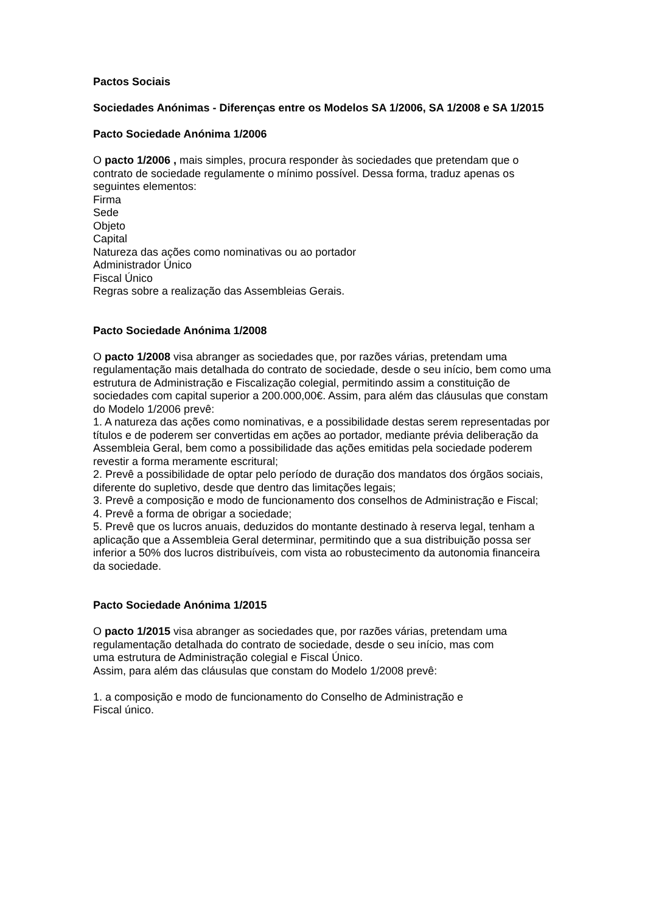Pactos Sociais
Sociedades Anónimas - Diferenças entre os Modelos SA 1/2006, SA 1/2008 e SA 1/2015
Pacto Sociedade Anónima 1/2006
O pacto 1/2006 , mais simples, procura responder às sociedades que pretendam que o contrato de sociedade regulamente o mínimo possível. Dessa forma, traduz apenas os seguintes elementos:
Firma
Sede
Objeto
Capital
Natureza das ações como nominativas ou ao portador
Administrador Único
Fiscal Único
Regras sobre a realização das Assembleias Gerais.
Pacto Sociedade Anónima 1/2008
O pacto 1/2008 visa abranger as sociedades que, por razões várias, pretendam uma regulamentação mais detalhada do contrato de sociedade, desde o seu início, bem como uma estrutura de Administração e Fiscalização colegial, permitindo assim a constituição de sociedades com capital superior a 200.000,00€. Assim, para além das cláusulas que constam do Modelo 1/2006 prevê:
1. A natureza das ações como nominativas, e a possibilidade destas serem representadas por títulos e de poderem ser convertidas em ações ao portador, mediante prévia deliberação da Assembleia Geral, bem como a possibilidade das ações emitidas pela sociedade poderem revestir a forma meramente escritural;
2. Prevê a possibilidade de optar pelo período de duração dos mandatos dos órgãos sociais, diferente do supletivo, desde que dentro das limitações legais;
3. Prevê a composição e modo de funcionamento dos conselhos de Administração e Fiscal;
4. Prevê a forma de obrigar a sociedade;
5. Prevê que os lucros anuais, deduzidos do montante destinado à reserva legal, tenham a aplicação que a Assembleia Geral determinar, permitindo que a sua distribuição possa ser inferior a 50% dos lucros distribuíveis, com vista ao robustecimento da autonomia financeira da sociedade.
Pacto Sociedade Anónima 1/2015
O pacto 1/2015 visa abranger as sociedades que, por razões várias, pretendam uma regulamentação detalhada do contrato de sociedade, desde o seu início, mas com
uma estrutura de Administração colegial e Fiscal Único.
Assim, para além das cláusulas que constam do Modelo 1/2008 prevê:
1. a composição e modo de funcionamento do Conselho de Administração e
Fiscal único.